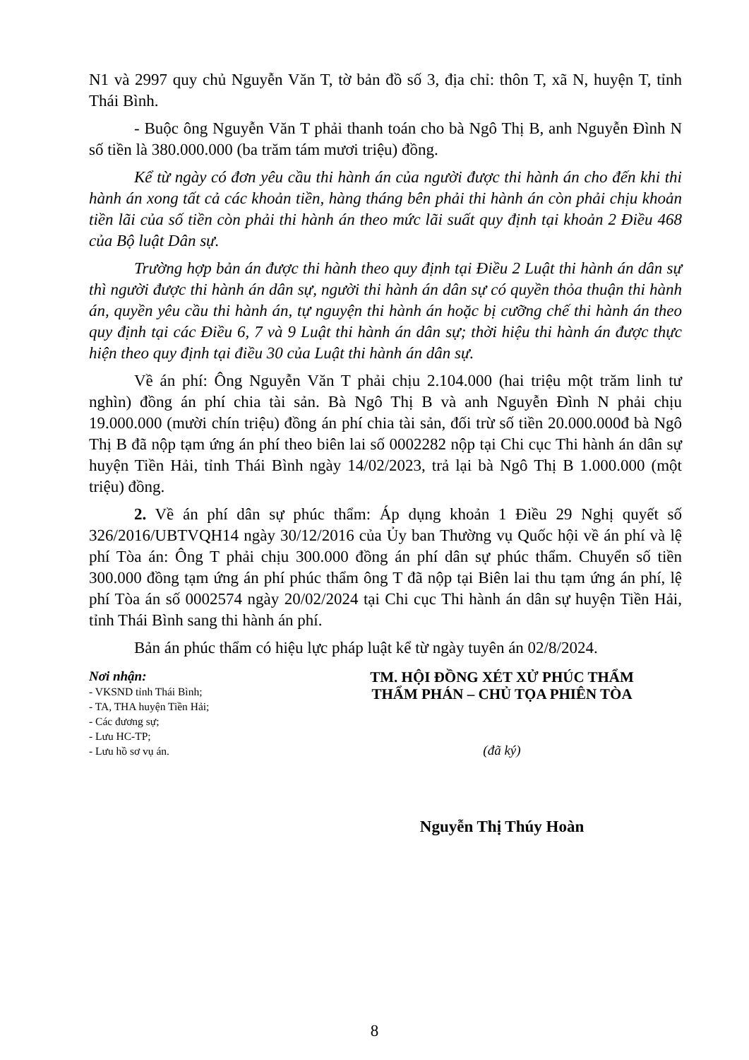N1 và 2997 quy chủ Nguyễn Văn T, tờ bản đồ số 3, địa chỉ: thôn T, xã N, huyện T, tỉnh Thái Bình.
- Buộc ông Nguyễn Văn T phải thanh toán cho bà Ngô Thị B, anh Nguyễn Đình N số tiền là 380.000.000 (ba trăm tám mươi triệu) đồng.
Kể từ ngày có đơn yêu cầu thi hành án của người được thi hành án cho đến khi thi hành án xong tất cả các khoản tiền, hàng tháng bên phải thi hành án còn phải chịu khoản tiền lãi của số tiền còn phải thi hành án theo mức lãi suất quy định tại khoản 2 Điều 468 của Bộ luật Dân sự.
Trường hợp bản án được thi hành theo quy định tại Điều 2 Luật thi hành án dân sự thì người được thi hành án dân sự, người thi hành án dân sự có quyền thỏa thuận thi hành án, quyền yêu cầu thi hành án, tự nguyện thi hành án hoặc bị cưỡng chế thi hành án theo quy định tại các Điều 6, 7 và 9 Luật thi hành án dân sự; thời hiệu thi hành án được thực hiện theo quy định tại điều 30 của Luật thi hành án dân sự.
Về án phí: Ông Nguyễn Văn T phải chịu 2.104.000 (hai triệu một trăm linh tư nghìn) đồng án phí chia tài sản. Bà Ngô Thị B và anh Nguyễn Đình N phải chịu 19.000.000 (mười chín triệu) đồng án phí chia tài sản, đối trừ số tiền 20.000.000đ bà Ngô Thị B đã nộp tạm ứng án phí theo biên lai số 0002282 nộp tại Chi cục Thi hành án dân sự huyện Tiền Hải, tỉnh Thái Bình ngày 14/02/2023, trả lại bà Ngô Thị B 1.000.000 (một triệu) đồng.
2. Về án phí dân sự phúc thẩm: Áp dụng khoản 1 Điều 29 Nghị quyết số 326/2016/UBTVQH14 ngày 30/12/2016 của Ủy ban Thường vụ Quốc hội về án phí và lệ phí Tòa án: Ông T phải chịu 300.000 đồng án phí dân sự phúc thẩm. Chuyển số tiền 300.000 đồng tạm ứng án phí phúc thẩm ông T đã nộp tại Biên lai thu tạm ứng án phí, lệ phí Tòa án số 0002574 ngày 20/02/2024 tại Chi cục Thi hành án dân sự huyện Tiền Hải, tỉnh Thái Bình sang thi hành án phí.
Bản án phúc thẩm có hiệu lực pháp luật kể từ ngày tuyên án 02/8/2024.
Nơi nhận:
- VKSND tỉnh Thái Bình;
- TA, THA huyện Tiền Hải;
- Các đương sự;
- Lưu HC-TP;
- Lưu hồ sơ vụ án.
TM. HỘI ĐỒNG XÉT XỬ PHÚC THẨM
THẨM PHÁN – CHỦ TỌA PHIÊN TÒA
(đã ký)
Nguyễn Thị Thúy Hoàn
8